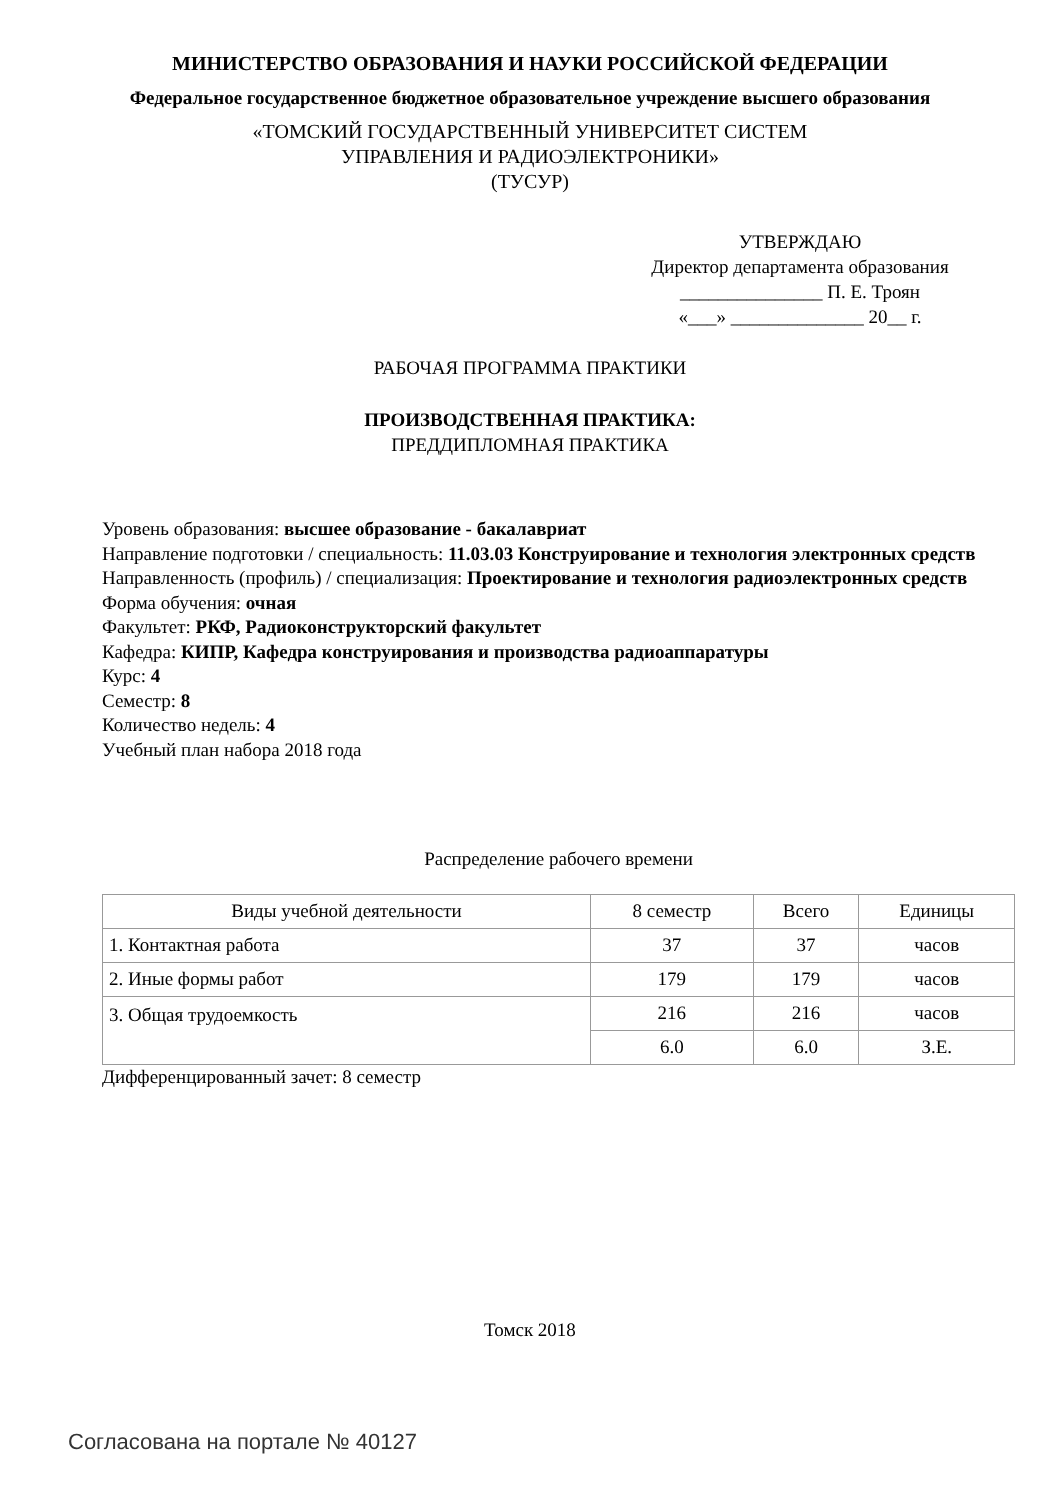МИНИСТЕРСТВО ОБРАЗОВАНИЯ И НАУКИ РОССИЙСКОЙ ФЕДЕРАЦИИ
Федеральное государственное бюджетное образовательное учреждение высшего образования
«ТОМСКИЙ ГОСУДАРСТВЕННЫЙ УНИВЕРСИТЕТ СИСТЕМ
УПРАВЛЕНИЯ И РАДИОЭЛЕКТРОНИКИ»
(ТУСУР)
УТВЕРЖДАЮ
Директор департамента образования
_______________ П. Е. Троян
«___» ______________ 20__ г.
РАБОЧАЯ ПРОГРАММА ПРАКТИКИ
ПРОИЗВОДСТВЕННАЯ ПРАКТИКА:
ПРЕДДИПЛОМНАЯ ПРАКТИКА
Уровень образования: высшее образование - бакалавриат
Направление подготовки / специальность: 11.03.03 Конструирование и технология электронных средств
Направленность (профиль) / специализация: Проектирование и технология радиоэлектронных средств
Форма обучения: очная
Факультет: РКФ, Радиоконструкторский факультет
Кафедра: КИПР, Кафедра конструирования и производства радиоаппаратуры
Курс: 4
Семестр: 8
Количество недель: 4
Учебный план набора 2018 года
Распределение рабочего времени
| Виды учебной деятельности | 8 семестр | Всего | Единицы |
| --- | --- | --- | --- |
| 1. Контактная работа | 37 | 37 | часов |
| 2. Иные формы работ | 179 | 179 | часов |
| 3. Общая трудоемкость | 216 | 216 | часов |
| | 6.0 | 6.0 | З.Е. |
Дифференцированный зачет: 8 семестр
Томск 2018
Согласована на портале № 40127